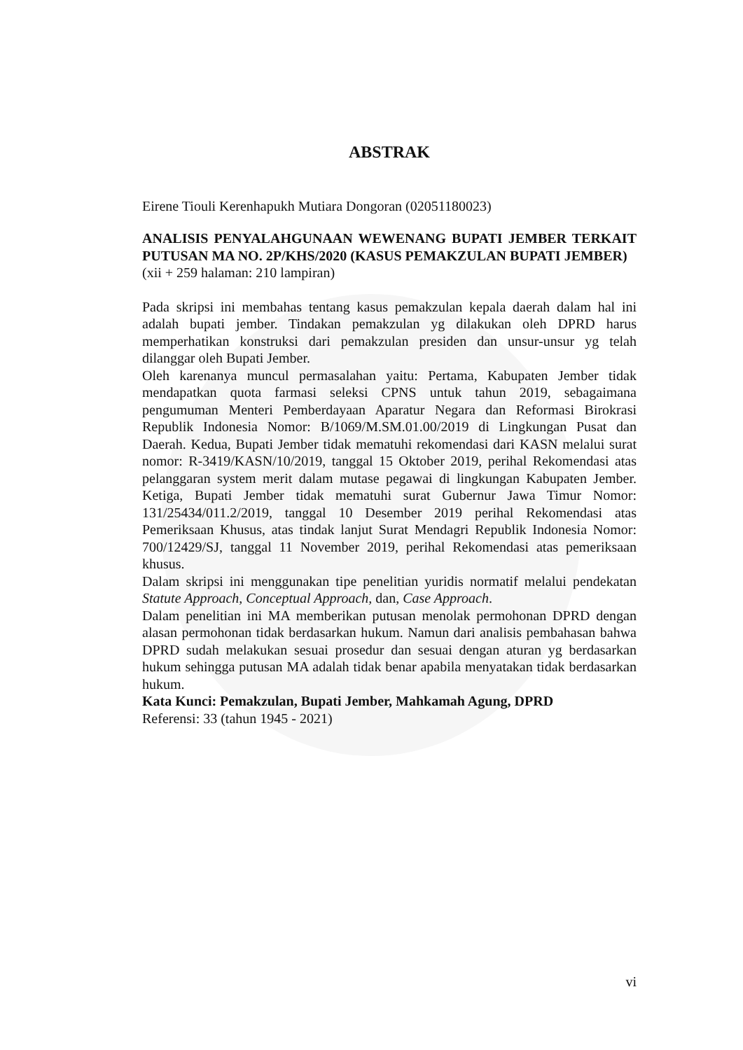ABSTRAK
Eirene Tiouli Kerenhapukh Mutiara Dongoran (02051180023)
ANALISIS PENYALAHGUNAAN WEWENANG BUPATI JEMBER TERKAIT PUTUSAN MA NO. 2P/KHS/2020 (KASUS PEMAKZULAN BUPATI JEMBER)
(xii + 259 halaman: 210 lampiran)
Pada skripsi ini membahas tentang kasus pemakzulan kepala daerah dalam hal ini adalah bupati jember. Tindakan pemakzulan yg dilakukan oleh DPRD harus memperhatikan konstruksi dari pemakzulan presiden dan unsur-unsur yg telah dilanggar oleh Bupati Jember.
Oleh karenanya muncul permasalahan yaitu: Pertama, Kabupaten Jember tidak mendapatkan quota farmasi seleksi CPNS untuk tahun 2019, sebagaimana pengumuman Menteri Pemberdayaan Aparatur Negara dan Reformasi Birokrasi Republik Indonesia Nomor: B/1069/M.SM.01.00/2019 di Lingkungan Pusat dan Daerah. Kedua, Bupati Jember tidak mematuhi rekomendasi dari KASN melalui surat nomor: R-3419/KASN/10/2019, tanggal 15 Oktober 2019, perihal Rekomendasi atas pelanggaran system merit dalam mutase pegawai di lingkungan Kabupaten Jember. Ketiga, Bupati Jember tidak mematuhi surat Gubernur Jawa Timur Nomor: 131/25434/011.2/2019, tanggal 10 Desember 2019 perihal Rekomendasi atas Pemeriksaan Khusus, atas tindak lanjut Surat Mendagri Republik Indonesia Nomor: 700/12429/SJ, tanggal 11 November 2019, perihal Rekomendasi atas pemeriksaan khusus.
Dalam skripsi ini menggunakan tipe penelitian yuridis normatif melalui pendekatan Statute Approach, Conceptual Approach, dan, Case Approach.
Dalam penelitian ini MA memberikan putusan menolak permohonan DPRD dengan alasan permohonan tidak berdasarkan hukum. Namun dari analisis pembahasan bahwa DPRD sudah melakukan sesuai prosedur dan sesuai dengan aturan yg berdasarkan hukum sehingga putusan MA adalah tidak benar apabila menyatakan tidak berdasarkan hukum.
Kata Kunci: Pemakzulan, Bupati Jember, Mahkamah Agung, DPRD
Referensi: 33 (tahun 1945 - 2021)
vi